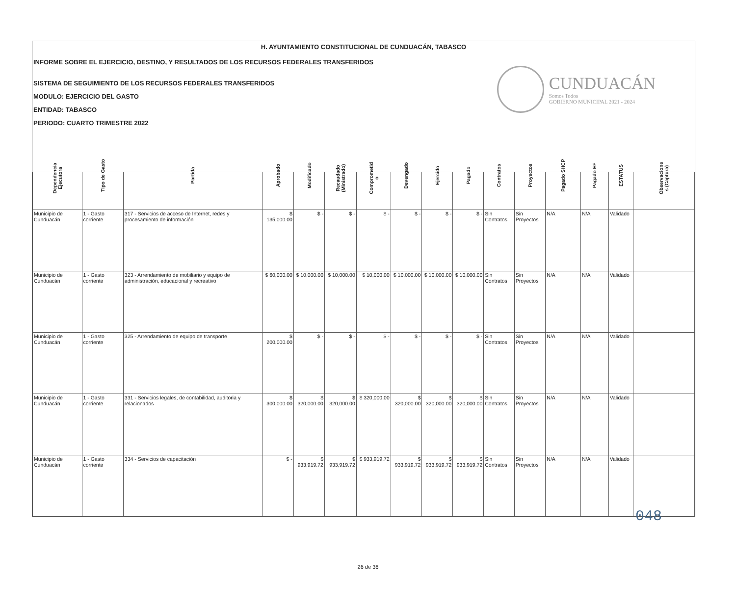H. AYUNTAMIENTO CONSTITUCIONAL DE CUNDUACÁN, TABASCO
INFORME SOBRE EL EJERCICIO, DESTINO, Y RESULTADOS DE LOS RECURSOS FEDERALES TRANSFERIDOS
SISTEMA DE SEGUIMIENTO DE LOS RECURSOS FEDERALES TRANSFERIDOS
MODULO: EJERCICIO DEL GASTO
ENTIDAD: TABASCO
PERIODO: CUARTO TRIMESTRE 2022
CUNDUACÁN
Somos Todos
GOBIERNO MUNICIPAL 2021 - 2024
| Dependencia Ejecutora | Tipo de Gasto | Partida | Aprobado | Modificado | Recaudado (Ministrado) | Comprometid o | Devengado | Ejercido | Pagado | Contratos | Proyectos | Pagado SHCP | Pagado EF | ESTATUS | Observacione s (Captura) |
| --- | --- | --- | --- | --- | --- | --- | --- | --- | --- | --- | --- | --- | --- | --- | --- |
| Municipio de Cunduacán | 1 - Gasto corriente | 317 - Servicios de acceso de Internet, redes y procesamiento de información | $ 135,000.00 | $ - | $ - | $ - | $ - | $ - | $ - | Sin Contratos | Sin Proyectos | N/A | N/A | Validado | |
| Municipio de Cunduacán | 1 - Gasto corriente | 323 - Arrendamiento de mobiliario y equipo de administración, educacional y recreativo | $ 60,000.00 | $ 10,000.00 | $ 10,000.00 | $ 10,000.00 | $ 10,000.00 | $ 10,000.00 | $ 10,000.00 | Sin Contratos | Sin Proyectos | N/A | N/A | Validado | |
| Municipio de Cunduacán | 1 - Gasto corriente | 325 - Arrendamiento de equipo de transporte | $ 200,000.00 | $ - | $ - | $ - | $ - | $ - | $ - | Sin Contratos | Sin Proyectos | N/A | N/A | Validado | |
| Municipio de Cunduacán | 1 - Gasto corriente | 331 - Servicios legales, de contabilidad, auditoria y relacionados | $ 300,000.00 | $ 320,000.00 | $ 320,000.00 | $ 320,000.00 | $ 320,000.00 | $ 320,000.00 | $ 320,000.00 | Sin Contratos | Sin Proyectos | N/A | N/A | Validado | |
| Municipio de Cunduacán | 1 - Gasto corriente | 334 - Servicios de capacitación | $ - | $ 933,919.72 | $ 933,919.72 | $ 933,919.72 | $ 933,919.72 | $ 933,919.72 | $ 933,919.72 | Sin Contratos | Sin Proyectos | N/A | N/A | Validado | |
048
26 de 36